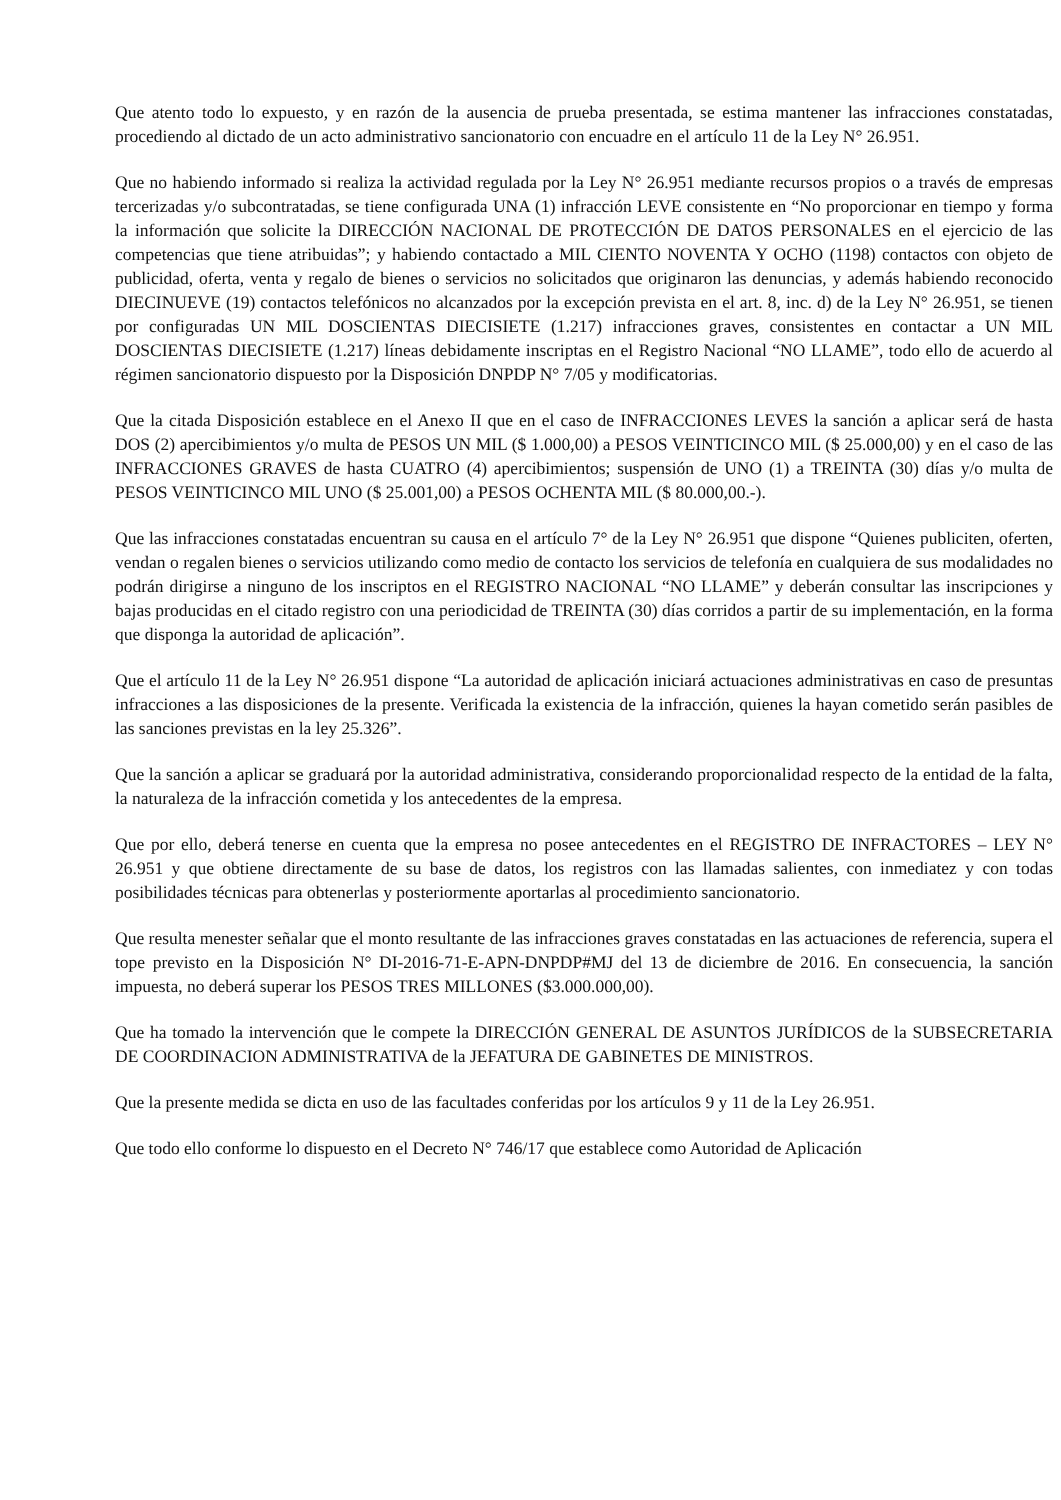Que atento todo lo expuesto, y en razón de la ausencia de prueba presentada, se estima mantener las infracciones constatadas, procediendo al dictado de un acto administrativo sancionatorio con encuadre en el artículo 11 de la Ley N° 26.951.
Que no habiendo informado si realiza la actividad regulada por la Ley N° 26.951 mediante recursos propios o a través de empresas tercerizadas y/o subcontratadas, se tiene configurada UNA (1) infracción LEVE consistente en “No proporcionar en tiempo y forma la información que solicite la DIRECCIÓN NACIONAL DE PROTECCIÓN DE DATOS PERSONALES en el ejercicio de las competencias que tiene atribuidas”; y habiendo contactado a MIL CIENTO NOVENTA Y OCHO (1198) contactos con objeto de publicidad, oferta, venta y regalo de bienes o servicios no solicitados que originaron las denuncias, y además habiendo reconocido DIECINUEVE (19) contactos telefónicos no alcanzados por la excepción prevista en el art. 8, inc. d) de la Ley N° 26.951, se tienen por configuradas UN MIL DOSCIENTAS DIECISIETE (1.217) infracciones graves, consistentes en contactar a UN MIL DOSCIENTAS DIECISIETE (1.217) líneas debidamente inscriptas en el Registro Nacional “NO LLAME”, todo ello de acuerdo al régimen sancionatorio dispuesto por la Disposición DNPDP N° 7/05 y modificatorias.
Que la citada Disposición establece en el Anexo II que en el caso de INFRACCIONES LEVES la sanción a aplicar será de hasta DOS (2) apercibimientos y/o multa de PESOS UN MIL ($ 1.000,00) a PESOS VEINTICINCO MIL ($ 25.000,00) y en el caso de las INFRACCIONES GRAVES de hasta CUATRO (4) apercibimientos; suspensión de UNO (1) a TREINTA (30) días y/o multa de PESOS VEINTICINCO MIL UNO ($ 25.001,00) a PESOS OCHENTA MIL ($ 80.000,00.-).
Que las infracciones constatadas encuentran su causa en el artículo 7° de la Ley N° 26.951 que dispone “Quienes publiciten, oferten, vendan o regalen bienes o servicios utilizando como medio de contacto los servicios de telefonía en cualquiera de sus modalidades no podrán dirigirse a ninguno de los inscriptos en el REGISTRO NACIONAL “NO LLAME” y deberán consultar las inscripciones y bajas producidas en el citado registro con una periodicidad de TREINTA (30) días corridos a partir de su implementación, en la forma que disponga la autoridad de aplicación”.
Que el artículo 11 de la Ley N° 26.951 dispone “La autoridad de aplicación iniciará actuaciones administrativas en caso de presuntas infracciones a las disposiciones de la presente. Verificada la existencia de la infracción, quienes la hayan cometido serán pasibles de las sanciones previstas en la ley 25.326”.
Que la sanción a aplicar se graduará por la autoridad administrativa, considerando proporcionalidad respecto de la entidad de la falta, la naturaleza de la infracción cometida y los antecedentes de la empresa.
Que por ello, deberá tenerse en cuenta que la empresa no posee antecedentes en el REGISTRO DE INFRACTORES – LEY N° 26.951 y que obtiene directamente de su base de datos, los registros con las llamadas salientes, con inmediatez y con todas posibilidades técnicas para obtenerlas y posteriormente aportarlas al procedimiento sancionatorio.
Que resulta menester señalar que el monto resultante de las infracciones graves constatadas en las actuaciones de referencia, supera el tope previsto en la Disposición N° DI-2016-71-E-APN-DNPDP#MJ del 13 de diciembre de 2016. En consecuencia, la sanción impuesta, no deberá superar los PESOS TRES MILLONES ($3.000.000,00).
Que ha tomado la intervención que le compete la DIRECCIÓN GENERAL DE ASUNTOS JURÍDICOS de la SUBSECRETARIA DE COORDINACION ADMINISTRATIVA de la JEFATURA DE GABINETES DE MINISTROS.
Que la presente medida se dicta en uso de las facultades conferidas por los artículos 9 y 11 de la Ley 26.951.
Que todo ello conforme lo dispuesto en el Decreto N° 746/17 que establece como Autoridad de Aplicación